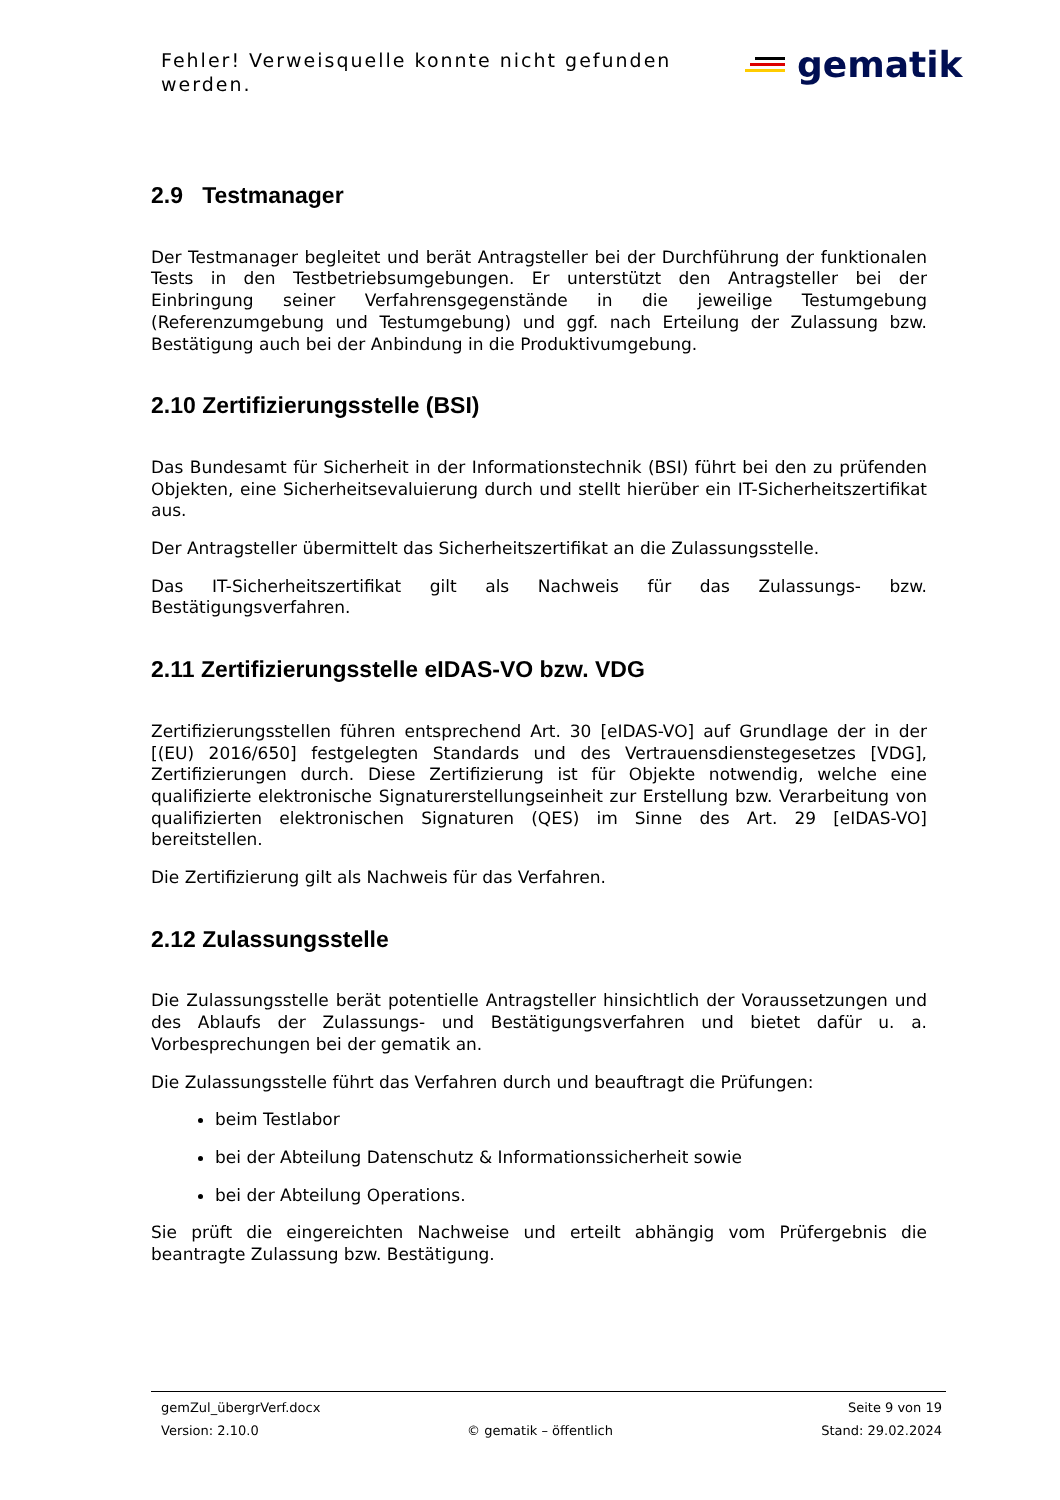Fehler! Verweisquelle konnte nicht gefunden werden.
gematik
2.9 Testmanager
Der Testmanager begleitet und berät Antragsteller bei der Durchführung der funktionalen Tests in den Testbetriebsumgebungen. Er unterstützt den Antragsteller bei der Einbringung seiner Verfahrensgegenstände in die jeweilige Testumgebung (Referenzumgebung und Testumgebung) und ggf. nach Erteilung der Zulassung bzw. Bestätigung auch bei der Anbindung in die Produktivumgebung.
2.10 Zertifizierungsstelle (BSI)
Das Bundesamt für Sicherheit in der Informationstechnik (BSI) führt bei den zu prüfenden Objekten, eine Sicherheitsevaluierung durch und stellt hierüber ein IT-Sicherheitszertifikat aus.
Der Antragsteller übermittelt das Sicherheitszertifikat an die Zulassungsstelle.
Das IT-Sicherheitszertifikat gilt als Nachweis für das Zulassungs- bzw. Bestätigungsverfahren.
2.11 Zertifizierungsstelle eIDAS-VO bzw. VDG
Zertifizierungsstellen führen entsprechend Art. 30 [eIDAS-VO] auf Grundlage der in der [(EU) 2016/650] festgelegten Standards und des Vertrauensdienstegesetzes [VDG], Zertifizierungen durch. Diese Zertifizierung ist für Objekte notwendig, welche eine qualifizierte elektronische Signaturerstellungseinheit zur Erstellung bzw. Verarbeitung von qualifizierten elektronischen Signaturen (QES) im Sinne des Art. 29 [eIDAS-VO] bereitstellen.
Die Zertifizierung gilt als Nachweis für das Verfahren.
2.12 Zulassungsstelle
Die Zulassungsstelle berät potentielle Antragsteller hinsichtlich der Voraussetzungen und des Ablaufs der Zulassungs- und Bestätigungsverfahren und bietet dafür u. a. Vorbesprechungen bei der gematik an.
Die Zulassungsstelle führt das Verfahren durch und beauftragt die Prüfungen:
beim Testlabor
bei der Abteilung Datenschutz & Informationssicherheit sowie
bei der Abteilung Operations.
Sie prüft die eingereichten Nachweise und erteilt abhängig vom Prüfergebnis die beantragte Zulassung bzw. Bestätigung.
gemZul_übergrVerf.docx Seite 9 von 19
Version: 2.10.0 © gematik – öffentlich Stand: 29.02.2024